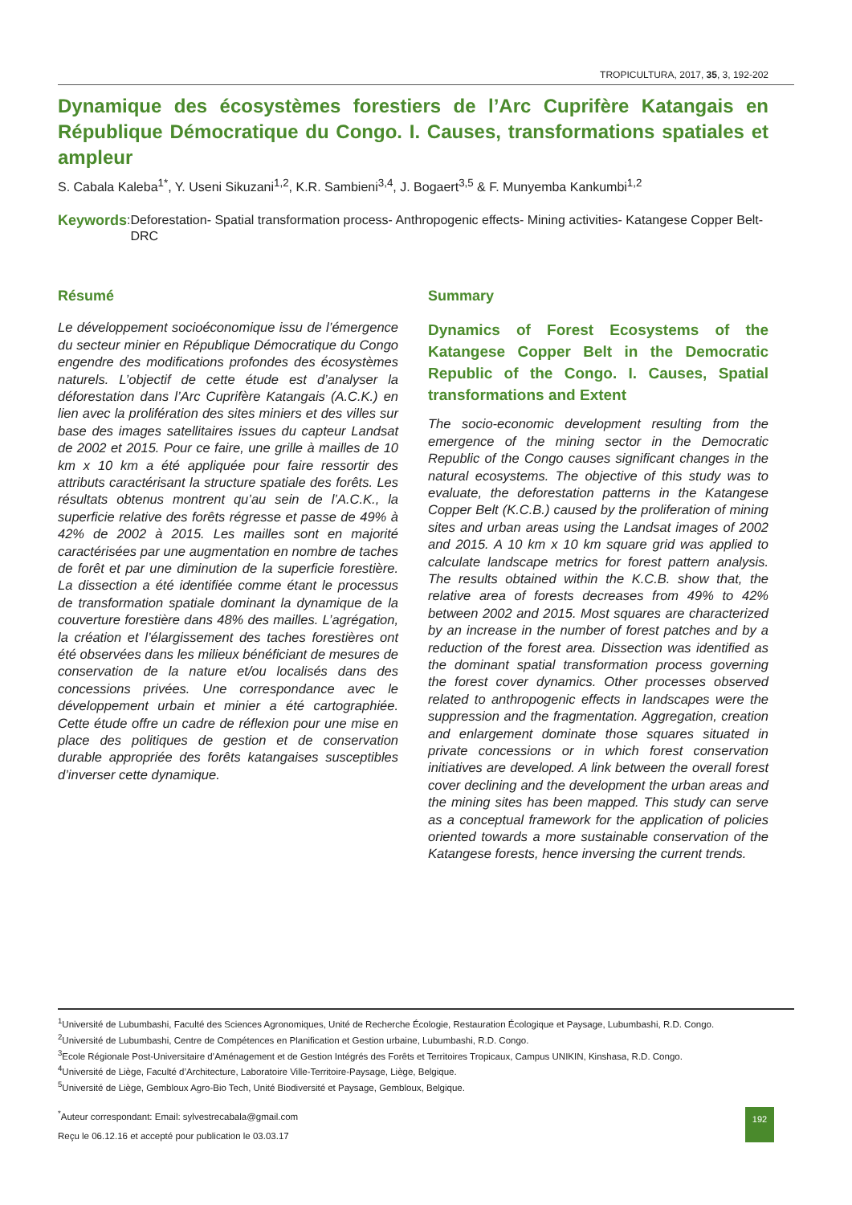TROPICULTURA, 2017, 35, 3, 192-202
Dynamique des écosystèmes forestiers de l’Arc Cuprifère Katangais en République Démocratique du Congo. I. Causes, transformations spatiales et ampleur
S. Cabala Kaleba<sup>1*</sup>, Y. Useni Sikuzani<sup>1,2</sup>, K.R. Sambieni<sup>3,4</sup>, J. Bogaert<sup>3,5</sup> & F. Munyemba Kankumbi<sup>1,2</sup>
Keywords: Deforestation- Spatial transformation process- Anthropogenic effects- Mining activities- Katangese Copper Belt- DRC
Résumé
Le développement socioéconomique issu de l’émergence du secteur minier en République Démocratique du Congo engendre des modifications profondes des écosystèmes naturels. L’objectif de cette étude est d’analyser la déforestation dans l’Arc Cuprifère Katangais (A.C.K.) en lien avec la prolifération des sites miniers et des villes sur base des images satellitaires issues du capteur Landsat de 2002 et 2015. Pour ce faire, une grille à mailles de 10 km x 10 km a été appliquée pour faire ressortir des attributs caractérisant la structure spatiale des forêts. Les résultats obtenus montrent qu’au sein de l’A.C.K., la superficie relative des forêts régresse et passe de 49% à 42% de 2002 à 2015. Les mailles sont en majorité caractérisées par une augmentation en nombre de taches de forêt et par une diminution de la superficie forestière. La dissection a été identifiée comme étant le processus de transformation spatiale dominant la dynamique de la couverture forestière dans 48% des mailles. L’agrégation, la création et l’élargissement des taches forestières ont été observées dans les milieux bénéficiant de mesures de conservation de la nature et/ou localisés dans des concessions privées. Une correspondance avec le développement urbain et minier a été cartographiée. Cette étude offre un cadre de réflexion pour une mise en place des politiques de gestion et de conservation durable appropriée des forêts katangaises susceptibles d’inverser cette dynamique.
Summary
Dynamics of Forest Ecosystems of the Katangese Copper Belt in the Democratic Republic of the Congo. I. Causes, Spatial transformations and Extent
The socio-economic development resulting from the emergence of the mining sector in the Democratic Republic of the Congo causes significant changes in the natural ecosystems. The objective of this study was to evaluate, the deforestation patterns in the Katangese Copper Belt (K.C.B.) caused by the proliferation of mining sites and urban areas using the Landsat images of 2002 and 2015. A 10 km x 10 km square grid was applied to calculate landscape metrics for forest pattern analysis. The results obtained within the K.C.B. show that, the relative area of forests decreases from 49% to 42% between 2002 and 2015. Most squares are characterized by an increase in the number of forest patches and by a reduction of the forest area. Dissection was identified as the dominant spatial transformation process governing the forest cover dynamics. Other processes observed related to anthropogenic effects in landscapes were the suppression and the fragmentation. Aggregation, creation and enlargement dominate those squares situated in private concessions or in which forest conservation initiatives are developed. A link between the overall forest cover declining and the development the urban areas and the mining sites has been mapped. This study can serve as a conceptual framework for the application of policies oriented towards a more sustainable conservation of the Katangese forests, hence inversing the current trends.
<sup>1</sup> Université de Lubumbashi, Faculté des Sciences Agronomiques, Unité de Recherche Écologie, Restauration Écologique et Paysage, Lubumbashi, R.D. Congo.
<sup>2</sup> Université de Lubumbashi, Centre de Compétences en Planification et Gestion urbaine, Lubumbashi, R.D. Congo.
<sup>3</sup> Ecole Régionale Post-Universitaire d’Aménagement et de Gestion Intégrés des Forêts et Territoires Tropicaux, Campus UNIKIN, Kinshasa, R.D. Congo.
<sup>4</sup> Université de Liège, Faculté d’Architecture, Laboratoire Ville-Territoire-Paysage, Liège, Belgique.
<sup>5</sup> Université de Liège, Gembloux Agro-Bio Tech, Unité Biodiversité et Paysage, Gembloux, Belgique.
<sup>*</sup> Auteur correspondant: Email: sylvestrecabala@gmail.com
Reçu le 06.12.16 et accepté pour publication le 03.03.17
192